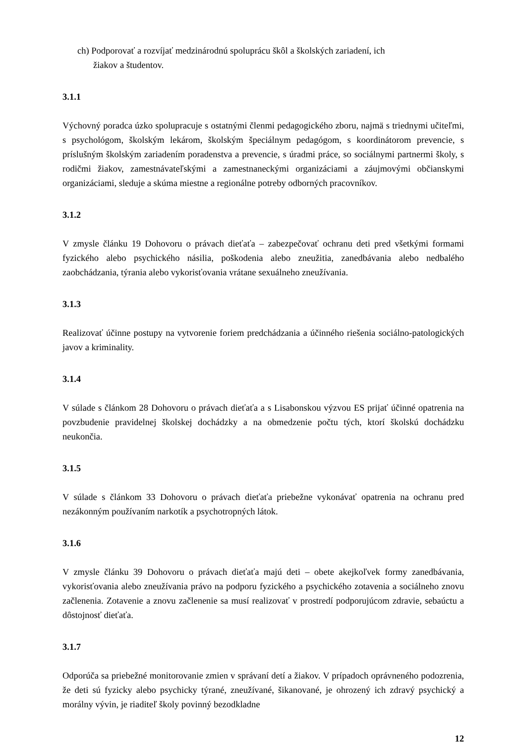ch) Podporovať a rozvíjať medzinárodnú spoluprácu škôl a školských zariadení, ich
žiakov a študentov.
3.1.1
Výchovný poradca úzko spolupracuje s ostatnými členmi pedagogického zboru, najmä s triednymi učiteľmi, s psychológom, školským lekárom, školským špeciálnym pedagógom, s koordinátorom prevencie, s príslušným školským zariadením poradenstva a prevencie, s úradmi práce, so sociálnymi partnermi školy, s rodičmi žiakov, zamestnávateľskými a zamestnaneckými organizáciami a záujmovými občianskymi organizáciami, sleduje a skúma miestne a regionálne potreby odborných pracovníkov.
3.1.2
V zmysle článku 19 Dohovoru o právach dieťaťa – zabezpečovať ochranu deti pred všetkými formami fyzického alebo psychického násilia, poškodenia alebo zneužitia, zanedbávania alebo nedbalého zaobchádzania, týrania alebo vykorisťovania vrátane sexuálneho zneužívania.
3.1.3
Realizovať účinne postupy na vytvorenie foriem predchádzania a účinného riešenia sociálno-patologických javov a kriminality.
3.1.4
V súlade s článkom 28 Dohovoru o právach dieťaťa a s Lisabonskou výzvou ES prijať účinné opatrenia na povzbudenie pravidelnej školskej dochádzky a na obmedzenie počtu tých, ktorí školskú dochádzku neukončia.
3.1.5
V súlade s článkom 33 Dohovoru o právach dieťaťa priebežne vykonávať opatrenia na ochranu pred nezákonným používaním narkotík a psychotropných látok.
3.1.6
V zmysle článku 39 Dohovoru o právach dieťaťa majú deti – obete akejkoľvek formy zanedbávania, vykorisťovania alebo zneužívania právo na podporu fyzického a psychického zotavenia a sociálneho znovu začlenenia. Zotavenie a znovu začlenenie sa musí realizovať v prostredí podporujúcom zdravie, sebaúctu a dôstojnosť dieťaťa.
3.1.7
Odporúča sa priebežné monitorovanie zmien v správaní detí a žiakov. V prípadoch oprávneného podozrenia, že deti sú fyzicky alebo psychicky týrané, zneužívané, šikanované, je ohrozený ich zdravý psychický a morálny vývin, je riaditeľ školy povinný bezodkladne
12